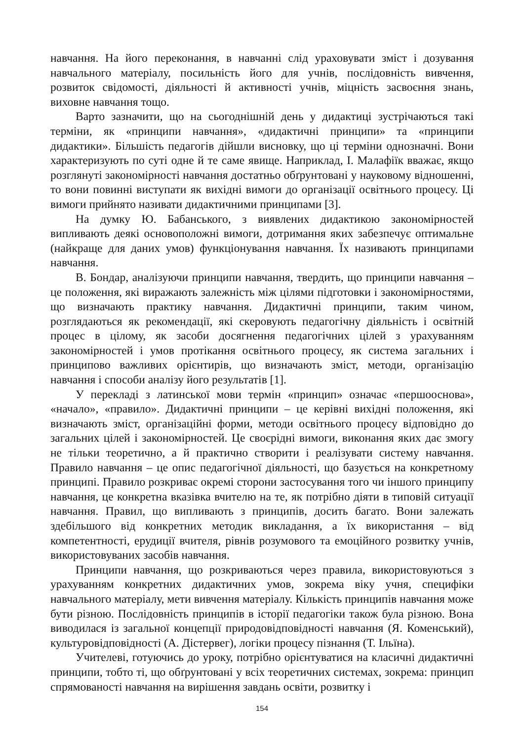навчання. На його переконання, в навчанні слід ураховувати зміст і дозування навчального матеріалу, посильність його для учнів, послідовність вивчення, розвиток свідомості, діяльності й активності учнів, міцність засвоєння знань, виховне навчання тощо.
Варто зазначити, що на сьогоднішній день у дидактиці зустрічаються такі терміни, як «принципи навчання», «дидактичні принципи» та «принципи дидактики». Більшість педагогів дійшли висновку, що ці терміни однозначні. Вони характеризують по суті одне й те саме явище. Наприклад, І. Малафіїк вважає, якщо розглянуті закономірності навчання достатньо обґрунтовані у науковому відношенні, то вони повинні виступати як вихідні вимоги до організації освітнього процесу. Ці вимоги прийнято називати дидактичними принципами [3].
На думку Ю. Бабанського, з виявлених дидактикою закономірностей випливають деякі основоположні вимоги, дотримання яких забезпечує оптимальне (найкраще для даних умов) функціонування навчання. Їх називають принципами навчання.
В. Бондар, аналізуючи принципи навчання, твердить, що принципи навчання – це положення, які виражають залежність між цілями підготовки і закономірностями, що визначають практику навчання. Дидактичні принципи, таким чином, розглядаються як рекомендації, які скеровують педагогічну діяльність і освітній процес в цілому, як засоби досягнення педагогічних цілей з урахуванням закономірностей і умов протікання освітнього процесу, як система загальних і принципово важливих орієнтирів, що визначають зміст, методи, організацію навчання і способи аналізу його результатів [1].
У перекладі з латинської мови термін «принцип» означає «першооснова», «начало», «правило». Дидактичні принципи – це керівні вихідні положення, які визначають зміст, організаційні форми, методи освітнього процесу відповідно до загальних цілей і закономірностей. Це своєрідні вимоги, виконання яких дає змогу не тільки теоретично, а й практично створити і реалізувати систему навчання. Правило навчання – це опис педагогічної діяльності, що базується на конкретному принципі. Правило розкриває окремі сторони застосування того чи іншого принципу навчання, це конкретна вказівка вчителю на те, як потрібно діяти в типовій ситуації навчання. Правил, що випливають з принципів, досить багато. Вони залежать здебільшого від конкретних методик викладання, а їх використання – від компетентності, ерудиції вчителя, рівнів розумового та емоційного розвитку учнів, використовуваних засобів навчання.
Принципи навчання, що розкриваються через правила, використовуються з урахуванням конкретних дидактичних умов, зокрема віку учня, специфіки навчального матеріалу, мети вивчення матеріалу. Кількість принципів навчання може бути різною. Послідовність принципів в історії педагогіки також була різною. Вона виводилася із загальної концепції природовідповідності навчання (Я. Коменський), культуровідповідності (А. Дістервег), логіки процесу пізнання (Т. Ільїна).
Учителеві, готуючись до уроку, потрібно орієнтуватися на класичні дидактичні принципи, тобто ті, що обґрунтовані у всіх теоретичних системах, зокрема: принцип спрямованості навчання на вирішення завдань освіти, розвитку і
154